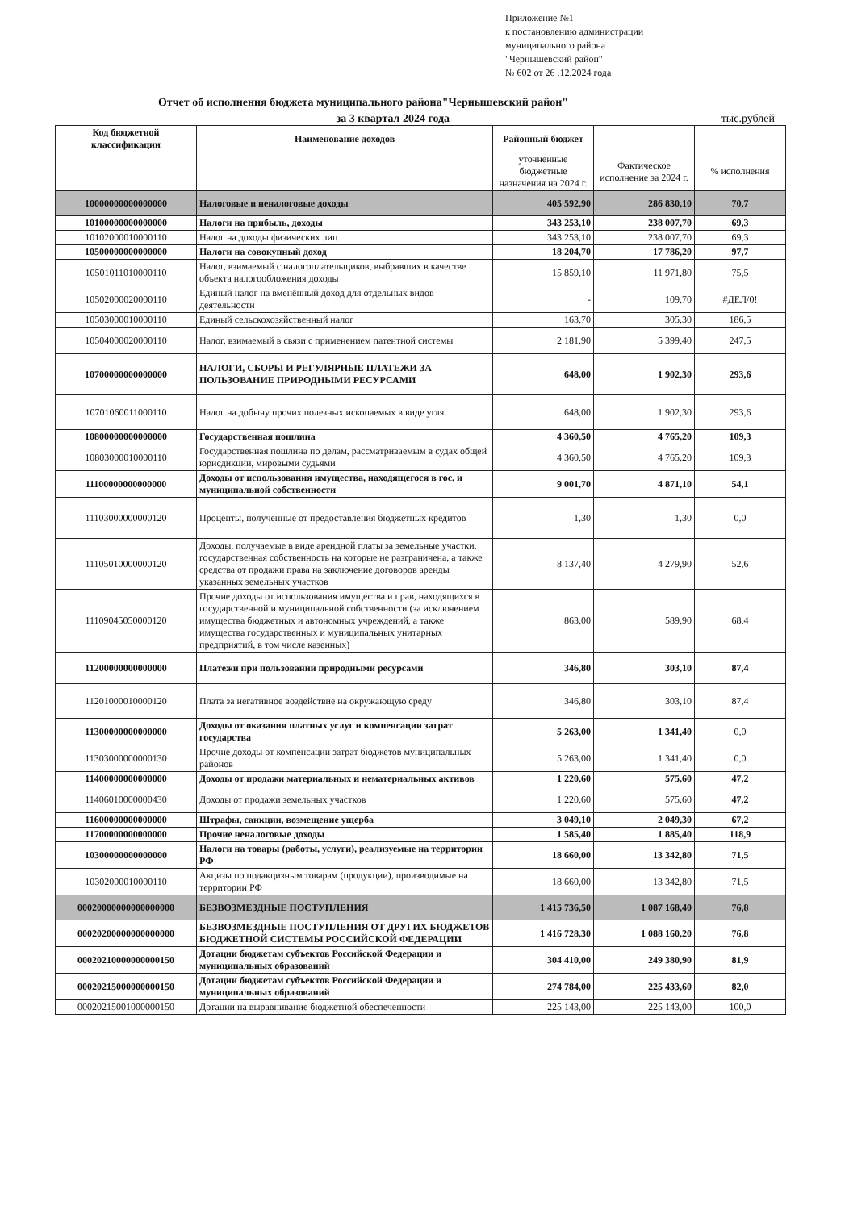Приложение №1
к постановлению администрации
муниципального района
"Чернышевский район"
№ 602 от 26 .12.2024 года
Отчет об исполнения бюджета муниципального района"Чернышевский район"
за 3 квартал 2024 года тыс.рублей
| Код бюджетной классификации | Наименование доходов | Районный бюджет | | |
| --- | --- | --- | --- | --- |
| | | уточненные бюджетные назначения на 2024 г. | Фактическое исполнение за 2024 г. | % исполнения |
| 10000000000000000 | Налоговые и неналоговые доходы | 405 592,90 | 286 830,10 | 70,7 |
| 10100000000000000 | Налоги на прибыль, доходы | 343 253,10 | 238 007,70 | 69,3 |
| 10102000010000110 | Налог на доходы физических лиц | 343 253,10 | 238 007,70 | 69,3 |
| 10500000000000000 | Налоги на совокупный доход | 18 204,70 | 17 786,20 | 97,7 |
| 10501011010000110 | Налог, взимаемый с налогоплательщиков, выбравших в качестве объекта налогообложения доходы | 15 859,10 | 11 971,80 | 75,5 |
| 10502000020000110 | Единый налог на вменённый доход для отдельных видов деятельности | - | 109,70 | #ДЕЛ/0! |
| 10503000010000110 | Единый сельскохозяйственный налог | 163,70 | 305,30 | 186,5 |
| 10504000020000110 | Налог, взимаемый в связи с применением патентной системы | 2 181,90 | 5 399,40 | 247,5 |
| 10700000000000000 | НАЛОГИ, СБОРЫ И РЕГУЛЯРНЫЕ ПЛАТЕЖИ ЗА ПОЛЬЗОВАНИЕ ПРИРОДНЫМИ РЕСУРСАМИ | 648,00 | 1 902,30 | 293,6 |
| 10701060011000110 | Налог на добычу прочих полезных ископаемых в виде угля | 648,00 | 1 902,30 | 293,6 |
| 10800000000000000 | Государственная пошлина | 4 360,50 | 4 765,20 | 109,3 |
| 10803000010000110 | Государственная пошлина по делам, рассматриваемым в судах общей юрисдикции, мировыми судьями | 4 360,50 | 4 765,20 | 109,3 |
| 11100000000000000 | Доходы от использования имущества, находящегося в гос. и муниципальной собственности | 9 001,70 | 4 871,10 | 54,1 |
| 11103000000000120 | Проценты, полученные от предоставления бюджетных кредитов | 1,30 | 1,30 | 0,0 |
| 11105010000000120 | Доходы, получаемые в виде арендной платы за земельные участки, государственная собственность на которые не разграничена, а также средства от продажи права на заключение договоров аренды указанных земельных участков | 8 137,40 | 4 279,90 | 52,6 |
| 11109045050000120 | Прочие доходы от использования имущества и прав, находящихся в государственной и муниципальной собственности (за исключением имущества бюджетных и автономных учреждений, а также имущества государственных и муниципальных унитарных предприятий, в том числе казенных) | 863,00 | 589,90 | 68,4 |
| 11200000000000000 | Платежи при пользовании природными ресурсами | 346,80 | 303,10 | 87,4 |
| 11201000010000120 | Плата за негативное воздействие на окружающую среду | 346,80 | 303,10 | 87,4 |
| 11300000000000000 | Доходы от оказания платных услуг и компенсации затрат государства | 5 263,00 | 1 341,40 | 0,0 |
| 11303000000000130 | Прочие доходы от компенсации затрат бюджетов муниципальных районов | 5 263,00 | 1 341,40 | 0,0 |
| 11400000000000000 | Доходы от продажи материальных и нематериальных активов | 1 220,60 | 575,60 | 47,2 |
| 11406010000000430 | Доходы от продажи земельных участков | 1 220,60 | 575,60 | 47,2 |
| 11600000000000000 | Штрафы, санкции, возмещение ущерба | 3 049,10 | 2 049,30 | 67,2 |
| 11700000000000000 | Прочие неналоговые доходы | 1 585,40 | 1 885,40 | 118,9 |
| 10300000000000000 | Налоги на товары (работы, услуги), реализуемые на территории РФ | 18 660,00 | 13 342,80 | 71,5 |
| 10302000010000110 | Акцизы по подакцизным товарам (продукции), производимые на территории РФ | 18 660,00 | 13 342,80 | 71,5 |
| 00020000000000000000 | БЕЗВОЗМЕЗДНЫЕ ПОСТУПЛЕНИЯ | 1 415 736,50 | 1 087 168,40 | 76,8 |
| 00020200000000000000 | БЕЗВОЗМЕЗДНЫЕ ПОСТУПЛЕНИЯ ОТ ДРУГИХ БЮДЖЕТОВ БЮДЖЕТНОЙ СИСТЕМЫ РОССИЙСКОЙ ФЕДЕРАЦИИ | 1 416 728,30 | 1 088 160,20 | 76,8 |
| 00020210000000000150 | Дотации бюджетам субъектов Российской Федерации и муниципальных образований | 304 410,00 | 249 380,90 | 81,9 |
| 00020215000000000150 | Дотации бюджетам субъектов Российской Федерации и муниципальных образований | 274 784,00 | 225 433,60 | 82,0 |
| 00020215001000000150 | Дотации на выравнивание бюджетной обеспеченности | 225 143,00 | 225 143,00 | 100,0 |